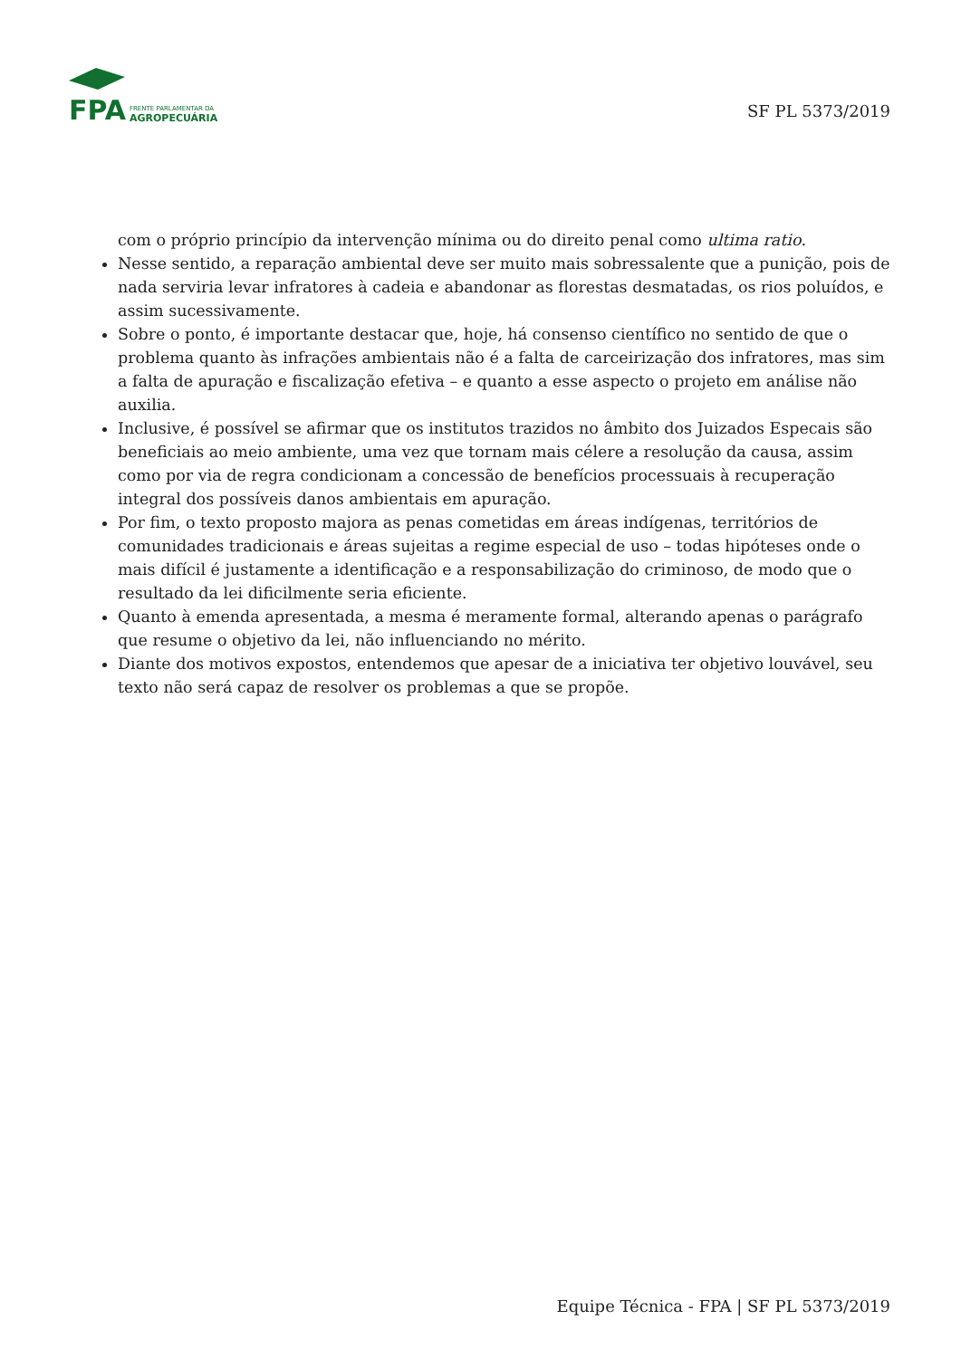FPA
FRENTE PARLAMENTAR DA
AGROPECUÁRIA
SF PL 5373/2019
com o próprio princípio da intervenção mínima ou do direito penal como ultima ratio.
Nesse sentido, a reparação ambiental deve ser muito mais sobressalente que a punição, pois de nada serviria levar infratores à cadeia e abandonar as florestas desmatadas, os rios poluídos, e assim sucessivamente.
Sobre o ponto, é importante destacar que, hoje, há consenso científico no sentido de que o problema quanto às infrações ambientais não é a falta de carceirização dos infratores, mas sim a falta de apuração e fiscalização efetiva – e quanto a esse aspecto o projeto em análise não auxilia.
Inclusive, é possível se afirmar que os institutos trazidos no âmbito dos Juizados Especais são beneficiais ao meio ambiente, uma vez que tornam mais célere a resolução da causa, assim como por via de regra condicionam a concessão de benefícios processuais à recuperação integral dos possíveis danos ambientais em apuração.
Por fim, o texto proposto majora as penas cometidas em áreas indígenas, territórios de comunidades tradicionais e áreas sujeitas a regime especial de uso – todas hipóteses onde o mais difícil é justamente a identificação e a responsabilização do criminoso, de modo que o resultado da lei dificilmente seria eficiente.
Quanto à emenda apresentada, a mesma é meramente formal, alterando apenas o parágrafo que resume o objetivo da lei, não influenciando no mérito.
Diante dos motivos expostos, entendemos que apesar de a iniciativa ter objetivo louvável, seu texto não será capaz de resolver os problemas a que se propõe.
Equipe Técnica - FPA | SF PL 5373/2019